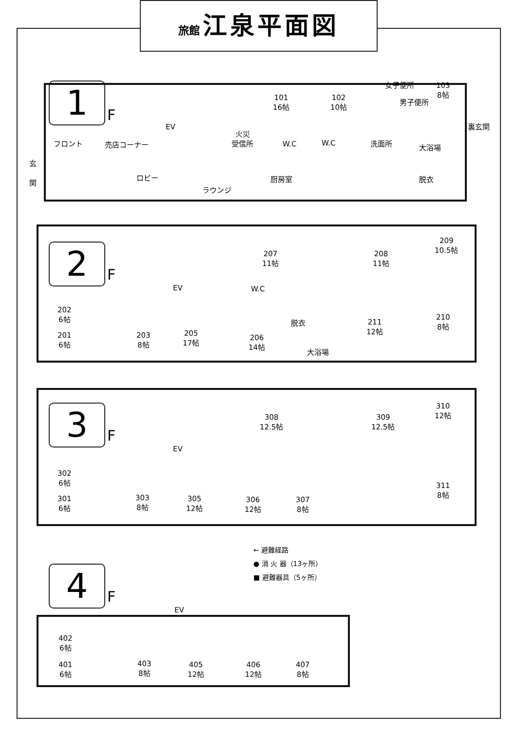旅館 江泉平面図
1 F
フロント
玄
関
売店コーナー
EV
火災
受信所
ロビー
ラウンジ
厨房室
101
16帖
102
10帖
女子便所
男子便所
103
8帖
W.C W.C 洗面所 大浴場
脱衣
裏玄関
2 F
202
6帖
201
6帖
203
8帖
205
17帖
206
14帖
EV W.C
脱衣
大浴場
207
11帖
208
11帖
209
10.5帖
211
12帖
210
8帖
3 F
302
6帖
301
6帖
303
8帖
305
12帖
306
12帖
307
8帖
EV
308
12.5帖
309
12.5帖
310
12帖
311
8帖
← 避難経路
● 消 火 器（13ヶ所）
■ 避難器具（5ヶ所）
4 F
402
6帖
401
6帖
403
8帖
405
12帖
406
12帖
407
8帖
EV